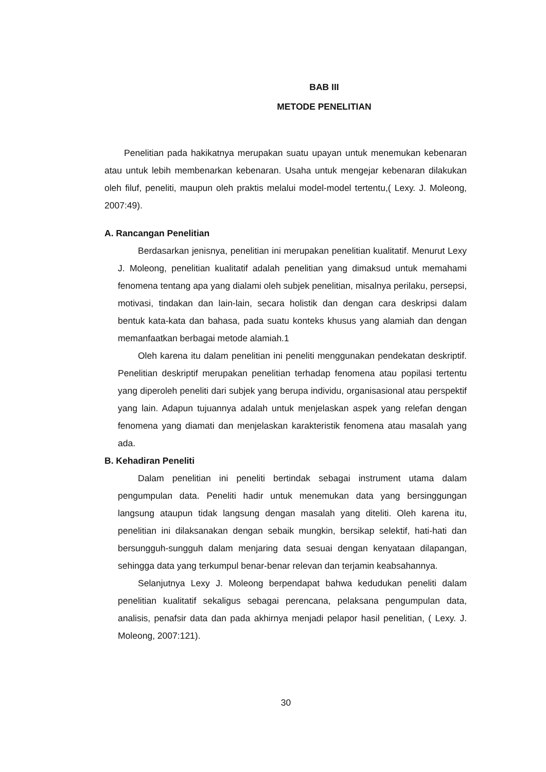BAB III
METODE PENELITIAN
Penelitian pada hakikatnya merupakan suatu upayan untuk menemukan kebenaran atau untuk lebih membenarkan kebenaran. Usaha untuk mengejar kebenaran dilakukan oleh filuf, peneliti, maupun oleh praktis melalui model-model tertentu,( Lexy. J. Moleong, 2007:49).
A. Rancangan Penelitian
Berdasarkan jenisnya, penelitian ini merupakan penelitian kualitatif. Menurut Lexy J. Moleong, penelitian kualitatif adalah penelitian yang dimaksud untuk memahami fenomena tentang apa yang dialami oleh subjek penelitian, misalnya perilaku, persepsi, motivasi, tindakan dan lain-lain, secara holistik dan dengan cara deskripsi dalam bentuk kata-kata dan bahasa, pada suatu konteks khusus yang alamiah dan dengan memanfaatkan berbagai metode alamiah.1
Oleh karena itu dalam penelitian ini peneliti menggunakan pendekatan deskriptif. Penelitian deskriptif merupakan penelitian terhadap fenomena atau popilasi tertentu yang diperoleh peneliti dari subjek yang berupa individu, organisasional atau perspektif yang lain. Adapun tujuannya adalah untuk menjelaskan aspek yang relefan dengan fenomena yang diamati dan menjelaskan karakteristik fenomena atau masalah yang ada.
B. Kehadiran Peneliti
Dalam penelitian ini peneliti bertindak sebagai instrument utama dalam pengumpulan data. Peneliti hadir untuk menemukan data yang bersinggungan langsung ataupun tidak langsung dengan masalah yang diteliti. Oleh karena itu, penelitian ini dilaksanakan dengan sebaik mungkin, bersikap selektif, hati-hati dan bersungguh-sungguh dalam menjaring data sesuai dengan kenyataan dilapangan, sehingga data yang terkumpul benar-benar relevan dan terjamin keabsahannya.
Selanjutnya Lexy J. Moleong berpendapat bahwa kedudukan peneliti dalam penelitian kualitatif sekaligus sebagai perencana, pelaksana pengumpulan data, analisis, penafsir data dan pada akhirnya menjadi pelapor hasil penelitian, ( Lexy. J. Moleong, 2007:121).
30